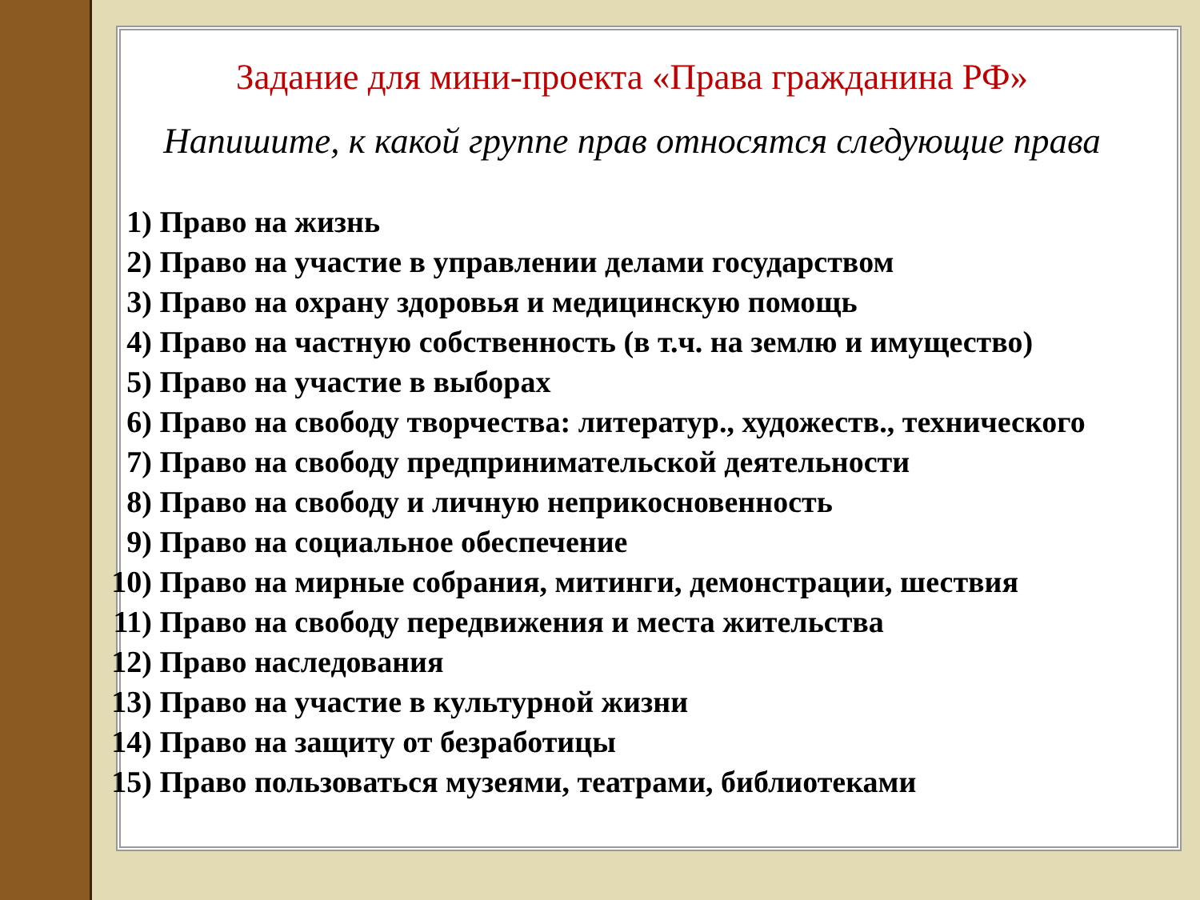Задание для мини-проекта «Права гражданина РФ»
Напишите, к какой группе прав относятся следующие права
1) Право на жизнь
2) Право на участие в управлении делами государством
3) Право на охрану здоровья и медицинскую помощь
4) Право на частную собственность (в т.ч. на землю и имущество)
5) Право на участие в выборах
6) Право на свободу творчества: литератур., художеств., технического
7) Право на свободу предпринимательской деятельности
8) Право на свободу и личную неприкосновенность
9) Право на социальное обеспечение
10) Право на мирные собрания, митинги, демонстрации, шествия
11) Право на свободу передвижения и места жительства
12) Право наследования
13) Право на участие в культурной жизни
14) Право на защиту от безработицы
15) Право пользоваться музеями, театрами, библиотеками